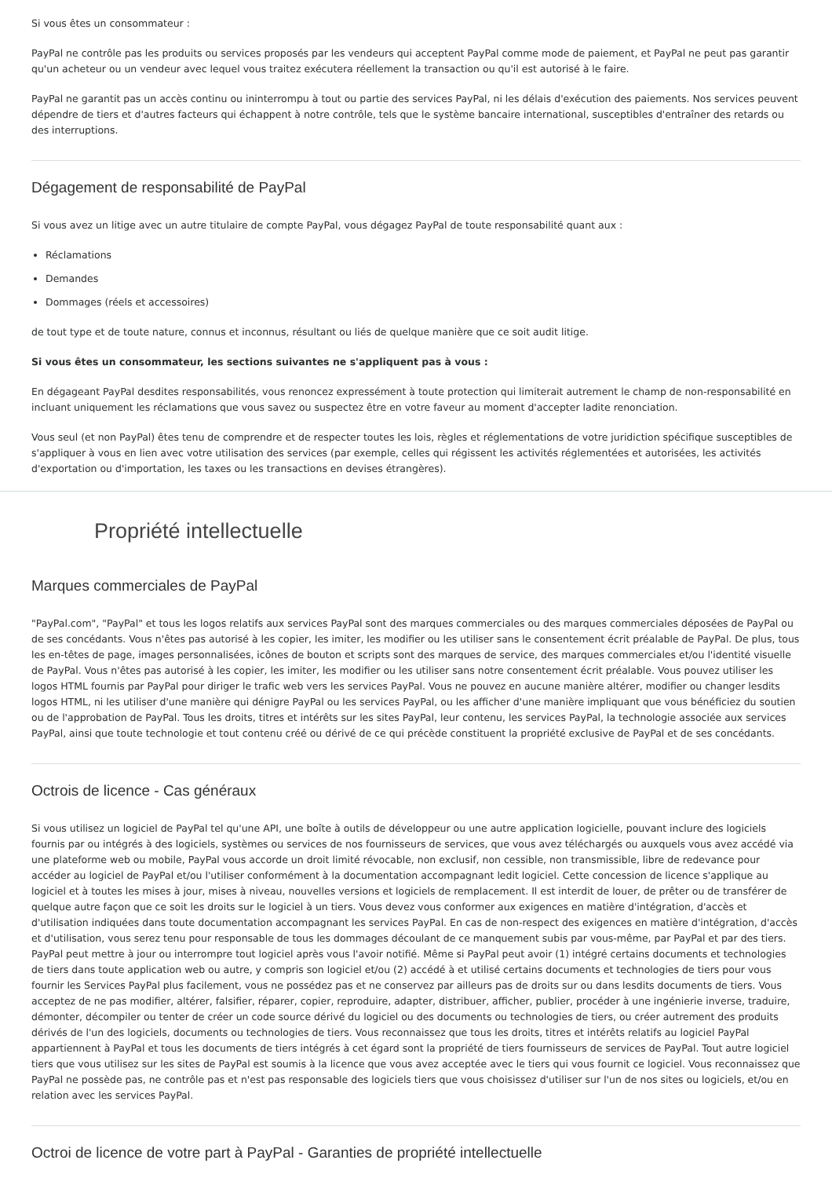Si vous êtes un consommateur :
PayPal ne contrôle pas les produits ou services proposés par les vendeurs qui acceptent PayPal comme mode de paiement, et PayPal ne peut pas garantir qu'un acheteur ou un vendeur avec lequel vous traitez exécutera réellement la transaction ou qu'il est autorisé à le faire.
PayPal ne garantit pas un accès continu ou ininterrompu à tout ou partie des services PayPal, ni les délais d'exécution des paiements. Nos services peuvent dépendre de tiers et d'autres facteurs qui échappent à notre contrôle, tels que le système bancaire international, susceptibles d'entraîner des retards ou des interruptions.
Dégagement de responsabilité de PayPal
Si vous avez un litige avec un autre titulaire de compte PayPal, vous dégagez PayPal de toute responsabilité quant aux :
Réclamations
Demandes
Dommages (réels et accessoires)
de tout type et de toute nature, connus et inconnus, résultant ou liés de quelque manière que ce soit audit litige.
Si vous êtes un consommateur, les sections suivantes ne s'appliquent pas à vous :
En dégageant PayPal desdites responsabilités, vous renoncez expressément à toute protection qui limiterait autrement le champ de non-responsabilité en incluant uniquement les réclamations que vous savez ou suspectez être en votre faveur au moment d'accepter ladite renonciation.
Vous seul (et non PayPal) êtes tenu de comprendre et de respecter toutes les lois, règles et réglementations de votre juridiction spécifique susceptibles de s'appliquer à vous en lien avec votre utilisation des services (par exemple, celles qui régissent les activités réglementées et autorisées, les activités d'exportation ou d'importation, les taxes ou les transactions en devises étrangères).
Propriété intellectuelle
Marques commerciales de PayPal
"PayPal.com", "PayPal" et tous les logos relatifs aux services PayPal sont des marques commerciales ou des marques commerciales déposées de PayPal ou de ses concédants. Vous n'êtes pas autorisé à les copier, les imiter, les modifier ou les utiliser sans le consentement écrit préalable de PayPal. De plus, tous les en-têtes de page, images personnalisées, icônes de bouton et scripts sont des marques de service, des marques commerciales et/ou l'identité visuelle de PayPal. Vous n'êtes pas autorisé à les copier, les imiter, les modifier ou les utiliser sans notre consentement écrit préalable. Vous pouvez utiliser les logos HTML fournis par PayPal pour diriger le trafic web vers les services PayPal. Vous ne pouvez en aucune manière altérer, modifier ou changer lesdits logos HTML, ni les utiliser d'une manière qui dénigre PayPal ou les services PayPal, ou les afficher d'une manière impliquant que vous bénéficiez du soutien ou de l'approbation de PayPal. Tous les droits, titres et intérêts sur les sites PayPal, leur contenu, les services PayPal, la technologie associée aux services PayPal, ainsi que toute technologie et tout contenu créé ou dérivé de ce qui précède constituent la propriété exclusive de PayPal et de ses concédants.
Octrois de licence - Cas généraux
Si vous utilisez un logiciel de PayPal tel qu'une API, une boîte à outils de développeur ou une autre application logicielle, pouvant inclure des logiciels fournis par ou intégrés à des logiciels, systèmes ou services de nos fournisseurs de services, que vous avez téléchargés ou auxquels vous avez accédé via une plateforme web ou mobile, PayPal vous accorde un droit limité révocable, non exclusif, non cessible, non transmissible, libre de redevance pour accéder au logiciel de PayPal et/ou l'utiliser conformément à la documentation accompagnant ledit logiciel. Cette concession de licence s'applique au logiciel et à toutes les mises à jour, mises à niveau, nouvelles versions et logiciels de remplacement. Il est interdit de louer, de prêter ou de transférer de quelque autre façon que ce soit les droits sur le logiciel à un tiers. Vous devez vous conformer aux exigences en matière d'intégration, d'accès et d'utilisation indiquées dans toute documentation accompagnant les services PayPal. En cas de non-respect des exigences en matière d'intégration, d'accès et d'utilisation, vous serez tenu pour responsable de tous les dommages découlant de ce manquement subis par vous-même, par PayPal et par des tiers. PayPal peut mettre à jour ou interrompre tout logiciel après vous l'avoir notifié. Même si PayPal peut avoir (1) intégré certains documents et technologies de tiers dans toute application web ou autre, y compris son logiciel et/ou (2) accédé à et utilisé certains documents et technologies de tiers pour vous fournir les Services PayPal plus facilement, vous ne possédez pas et ne conservez par ailleurs pas de droits sur ou dans lesdits documents de tiers. Vous acceptez de ne pas modifier, altérer, falsifier, réparer, copier, reproduire, adapter, distribuer, afficher, publier, procéder à une ingénierie inverse, traduire, démonter, décompiler ou tenter de créer un code source dérivé du logiciel ou des documents ou technologies de tiers, ou créer autrement des produits dérivés de l'un des logiciels, documents ou technologies de tiers. Vous reconnaissez que tous les droits, titres et intérêts relatifs au logiciel PayPal appartiennent à PayPal et tous les documents de tiers intégrés à cet égard sont la propriété de tiers fournisseurs de services de PayPal. Tout autre logiciel tiers que vous utilisez sur les sites de PayPal est soumis à la licence que vous avez acceptée avec le tiers qui vous fournit ce logiciel. Vous reconnaissez que PayPal ne possède pas, ne contrôle pas et n'est pas responsable des logiciels tiers que vous choisissez d'utiliser sur l'un de nos sites ou logiciels, et/ou en relation avec les services PayPal.
Octroi de licence de votre part à PayPal - Garanties de propriété intellectuelle